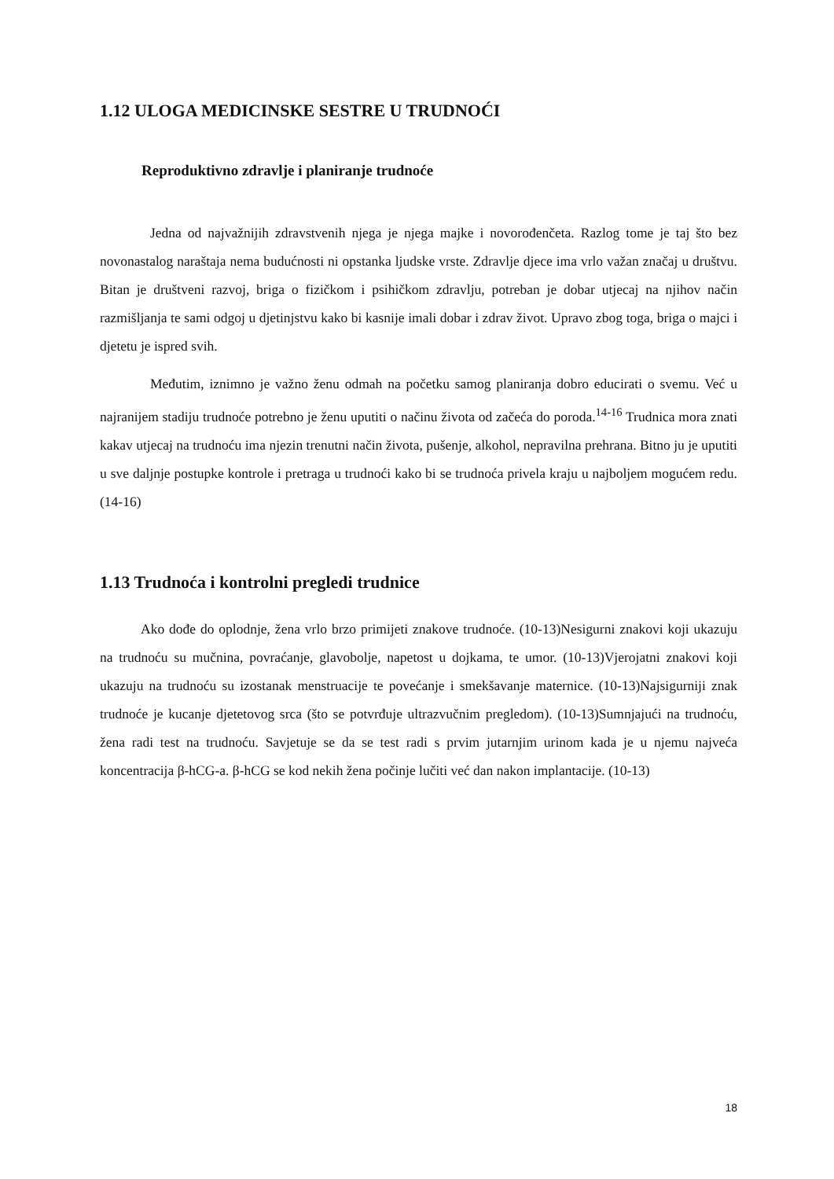1.12 ULOGA MEDICINSKE SESTRE U TRUDNOĆI
Reproduktivno zdravlje i planiranje trudnoće
Jedna od najvažnijih zdravstvenih njega je njega majke i novorođenčeta. Razlog tome je taj što bez novonastalog naraštaja nema budućnosti ni opstanka ljudske vrste. Zdravlje djece ima vrlo važan značaj u društvu. Bitan je društveni razvoj, briga o fizičkom i psihičkom zdravlju, potreban je dobar utjecaj na njihov način razmišljanja te sami odgoj u djetinjstvu kako bi kasnije imali dobar i zdrav život. Upravo zbog toga, briga o majci i djetetu je ispred svih.
Međutim, iznimno je važno ženu odmah na početku samog planiranja dobro educirati o svemu. Već u najranijem stadiju trudnoće potrebno je ženu uputiti o načinu života od začeća do poroda.<sup>14-16</sup> Trudnica mora znati kakav utjecaj na trudnoću ima njezin trenutni način života, pušenje, alkohol, nepravilna prehrana. Bitno ju je uputiti u sve daljnje postupke kontrole i pretraga u trudnoći kako bi se trudnoća privela kraju u najboljem mogućem redu. (14-16)
1.13 Trudnoća i kontrolni pregledi trudnice
Ako dođe do oplodnje, žena vrlo brzo primijeti znakove trudnoće. (10-13)Nesigurni znakovi koji ukazuju na trudnoću su mučnina, povraćanje, glavobolje, napetost u dojkama, te umor. (10-13)Vjerojatni znakovi koji ukazuju na trudnoću su izostanak menstruacije te povećanje i smekšavanje maternice. (10-13)Najsigurniji znak trudnoće je kucanje djetetovog srca (što se potvrđuje ultrazvučnim pregledom). (10-13)Sumnjajući na trudnoću, žena radi test na trudnoću. Savjetuje se da se test radi s prvim jutarnjim urinom kada je u njemu najveća koncentracija β-hCG-a. β-hCG se kod nekih žena počinje lučiti već dan nakon implantacije. (10-13)
18